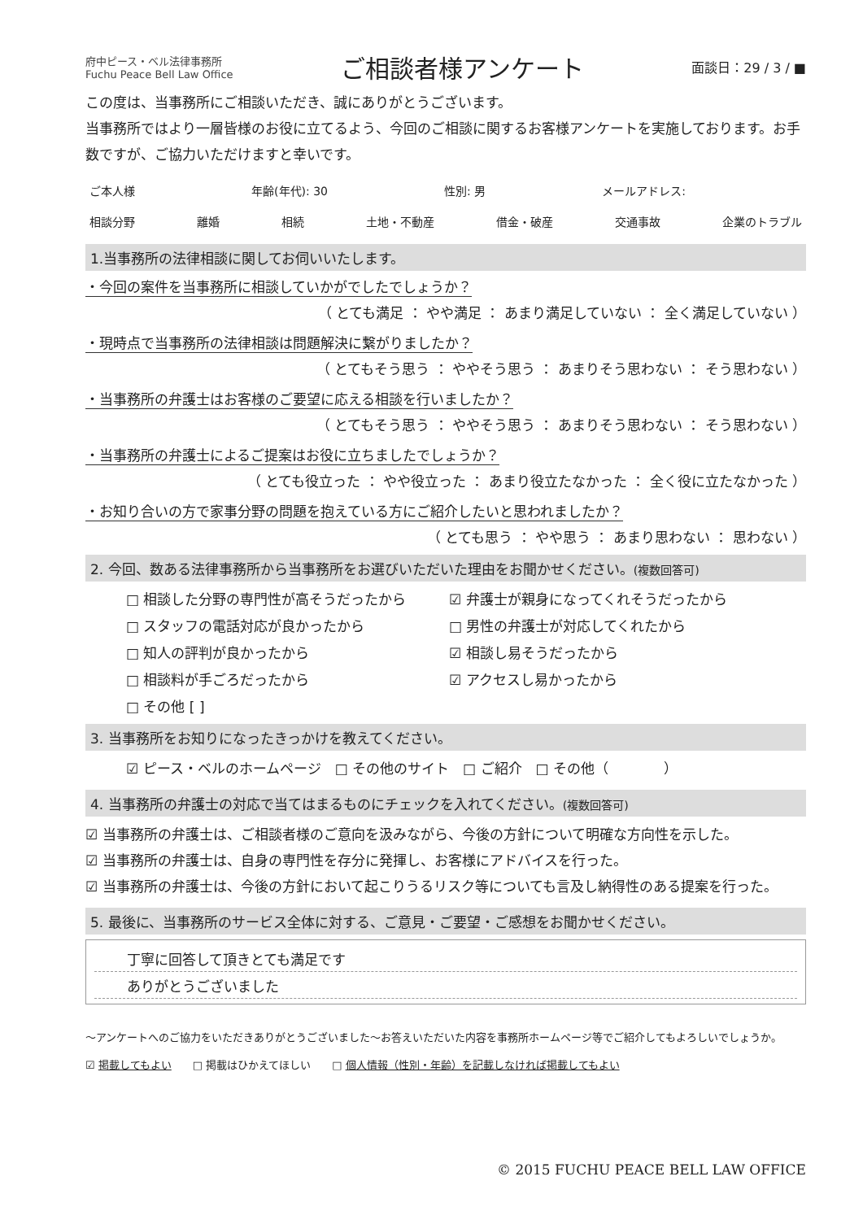府中ピース・ベル法律事務所
Fuchu Peace Bell Law Office
ご相談者様アンケート
面談日：29 / 3 / ■
この度は、当事務所にご相談いただき、誠にありがとうございます。
当事務所ではより一層皆様のお役に立てるよう、今回のご相談に関するお客様アンケートを実施しております。お手数ですが、ご協力いただけますと幸いです。
ご本人様 年齢(年代): 30 性別: 男 メールアドレス:
相談分野 離婚 相続 土地・不動産 借金・破産 交通事故 企業のトラブル
1.当事務所の法律相談に関してお伺いいたします。
・今回の案件を当事務所に相談していかがでしたでしょうか？
（ とても満足 ： やや満足 ： あまり満足していない ： 全く満足していない ）
・現時点で当事務所の法律相談は問題解決に繋がりましたか？
（ とてもそう思う ： ややそう思う ： あまりそう思わない ： そう思わない ）
・当事務所の弁護士はお客様のご要望に応える相談を行いましたか？
（ とてもそう思う ： ややそう思う ： あまりそう思わない ： そう思わない ）
・当事務所の弁護士によるご提案はお役に立ちましたでしょうか？
（ とても役立った ： やや役立った ： あまり役立たなかった ： 全く役に立たなかった ）
・お知り合いの方で家事分野の問題を抱えている方にご紹介したいと思われましたか？
（ とても思う ： やや思う ： あまり思わない ： 思わない ）
2. 今回、数ある法律事務所から当事務所をお選びいただいた理由をお聞かせください。(複数回答可)
□ 相談した分野の専門性が高そうだったから ☑ 弁護士が親身になってくれそうだったから □ スタッフの電話対応が良かったから □ 男性の弁護士が対応してくれたから □ 知人の評判が良かったから ☑ 相談し易そうだったから □ 相談料が手ごろだったから ☑ アクセスし易かったから □ その他 [ ]
3. 当事務所をお知りになったきっかけを教えてください。
☑ ピース・ベルのホームページ　□ その他のサイト　□ ご紹介　□ その他（　　　　）
4. 当事務所の弁護士の対応で当てはまるものにチェックを入れてください。(複数回答可)
☑ 当事務所の弁護士は、ご相談者様のご意向を汲みながら、今後の方針について明確な方向性を示した。
☑ 当事務所の弁護士は、自身の専門性を存分に発揮し、お客様にアドバイスを行った。
☑ 当事務所の弁護士は、今後の方針において起こりうるリスク等についても言及し納得性のある提案を行った。
5. 最後に、当事務所のサービス全体に対する、ご意見・ご要望・ご感想をお聞かせください。
丁寧に回答して頂きとても満足です
ありがとうございました
～アンケートへのご協力をいただきありがとうございました～お答えいただいた内容を事務所ホームページ等でご紹介してもよろしいでしょうか。
☑ 掲載してもよい　　□ 掲載はひかえてほしい　　□ 個人情報（性別・年齢）を記載しなければ掲載してもよい
© 2015 FUCHU PEACE BELL LAW OFFICE